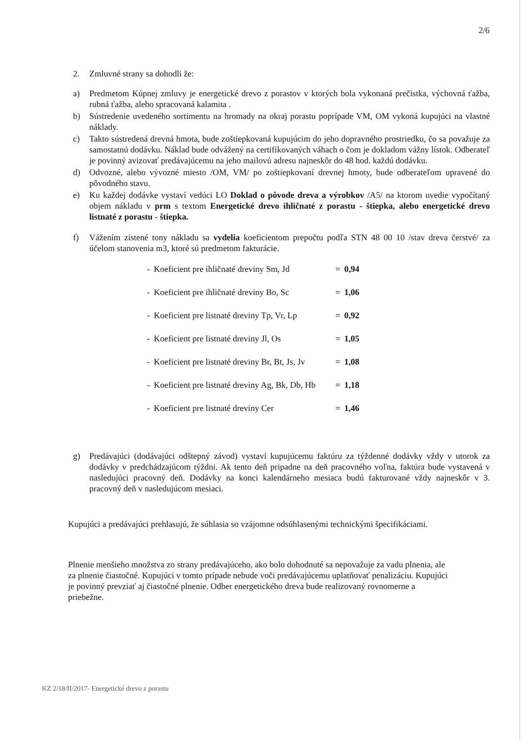2/6
2. Zmluvné strany sa dohodli že:
a) Predmetom Kúpnej zmluvy je energetické drevo z porastov v ktorých bola vykonaná prečistka, výchovná ťažba, rubná ťažba, alebo spracovaná kalamita .
b) Sústredenie uvedeného sortimentu na hromady na okraj porastu poprípade VM, OM vykoná kupujúci na vlastné náklady.
c) Takto sústredená drevná hmota, bude zoštiepkovaná kupujúcim do jeho dopravného prostriedku, čo sa považuje za samostatnú dodávku. Náklad bude odvážený na certifikovaných váhach o čom je dokladom vážny lístok. Odberateľ je povinný avizovať predávajúcemu na jeho mailovú adresu najneskôr do 48 hod. každú dodávku.
d) Odvozné, alebo vývozné miesto /OM, VM/ po zoštiepkovaní drevnej hmoty, bude odberateľom upravené do pôvodného stavu.
e) Ku každej dodávke vystaví vedúci LO Doklad o pôvode dreva a výrobkov /A5/ na ktorom uvedie vypočítaný objem nákladu v prm s textom Energetické drevo ihličnaté z porastu - štiepka, alebo energetické drevo listnaté z porastu - štiepka.
f) Vážením zistené tony nákladu sa vydelia koeficientom prepočtu podľa STN 48 00 10 /stav dreva čerstvé/ za účelom stanovenia m3, ktoré sú predmetom fakturácie.
| - | Koeficient pre ihličnaté dreviny Sm, Jd | = | 0,94 |
| - | Koeficient pre ihličnaté dreviny Bo, Sc | = | 1,06 |
| - | Koeficient pre listnaté dreviny Tp, Vr, Lp | = | 0,92 |
| - | Koeficient pre listnaté dreviny Jl, Os | = | 1,05 |
| - | Koeficient pre listnaté dreviny Br, Bt, Js, Jv | = | 1,08 |
| - | Koeficient pre listnaté dreviny Ag, Bk, Db, Hb | = | 1,18 |
| - | Koeficient pre listnaté dreviny Cer | = | 1,46 |
g) Predávajúci (dodávajúci odštepný závod) vystaví kupujúcemu faktúru za týždenné dodávky vždy v utorok za dodávky v predchádzajúcom týždni. Ak tento deň pripadne na deň pracovného voľna, faktúra bude vystavená v nasledujúci pracovný deň. Dodávky na konci kalendárneho mesiaca budú fakturované vždy najneskôr v 3. pracovný deň v nasledujúcom mesiaci.
Kupujúci a predávajúci prehlasujú, že súhlasia so vzájomne odsúhlasenými technickými špecifikáciami.
Plnenie menšieho množstva zo strany predávajúceho, ako bolo dohodnuté sa nepovažuje za vadu plnenia, ale za plnenie čiastočné. Kupujúci v tomto prípade nebude voči predávajúcemu uplatňovať penalizáciu. Kupujúci je povinný prevziať aj čiastočné plnenie. Odber energetického dreva bude realizovaný rovnomerne a priebežne.
KZ 2/18/II/2017- Energetické drevo z porastu